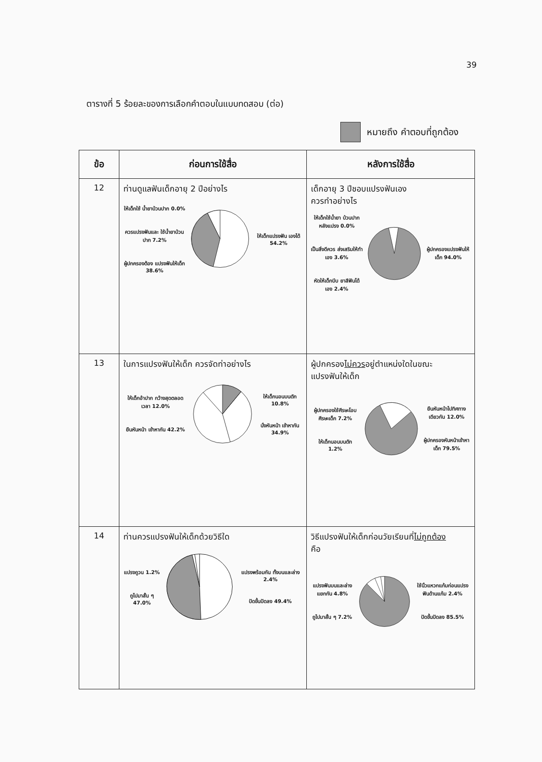39
ตารางที่ 5 ร้อยละของการเลือกคำตอบในแบบทดสอบ (ต่อ)
หมายถึง คำตอบที่ถูกต้อง
| ข้อ | ก่อนการใช้สื่อ | หลังการใช้สื่อ |
| --- | --- | --- |
| 12 | ท่านดูแลฟันเด็กอายุ 2 ปีอย่างไร ให้เด็กใช้ น้ำยาบ้วนปาก 0.0% ควรแปรงฟันและ ใช้น้ำยาบ้วนปาก 7.2% ผู้ปกครองต้อง แปรงฟันให้เด็ก 38.6% ให้เด็กแปรงฟัน เองได้ 54.2% | เด็กอายุ 3 ปีชอบแปรงฟันเอง ควรทำอย่างไร ให้เด็กใช้น้ำยา บ้วนปากหลังแปรง 0.0% เป็นสิ่งดีควร ส่งเสริมให้ทำเอง 3.6% หัดให้เด็กบีบ ยาสีฟันได้เอง 2.4% ผู้ปกครองแปรงฟันให้เด็ก 94.0% |
| 13 | ในการแปรงฟันให้เด็ก ควรจัดท่าอย่างไร ให้เด็กอ้าปาก กว้างสุดตลอดเวลา 12.0% ยืนหันหน้า เข้าหากัน 42.2% ให้เด็กนอนบนตัก 10.8% นั่งหันหน้า เข้าหากัน 34.9% | ผู้ปกครอง ไม่ควร อยู่ตำแหน่งใดในขณะ แปรงฟันให้เด็ก ผู้ปกครองใช้ศีรษะโอบศีรษะเด็ก 7.2% ให้เด็กนอนบนตัก 1.2% ยืนหันหน้าไปทิศทางเดียวกัน 12.0% ผู้ปกครองหันหน้าเข้าหาเด็ก 79.5% |
| 14 | ท่านควรแปรงฟันให้เด็กด้วยวิธีใด แปรงถูวน 1.2% ถูไปมาสั้น ๆ 47.0% แปรงพร้อมกัน ทั้งบนและล่าง 2.4% ปัดขึ้นปัดลง 49.4% | วิธีแปรงฟันให้เด็กก่อนวัยเรียนที่ ไม่ถูกต้อง คือ แปรงฟันบนและล่างแยกกัน 4.8% ถูไปมาสั้น ๆ 7.2% ใช้นิ้วแหวกแก้มก่อนแปรงฟันด้านแก้ม 2.4% ปัดขึ้นปัดลง 85.5% |